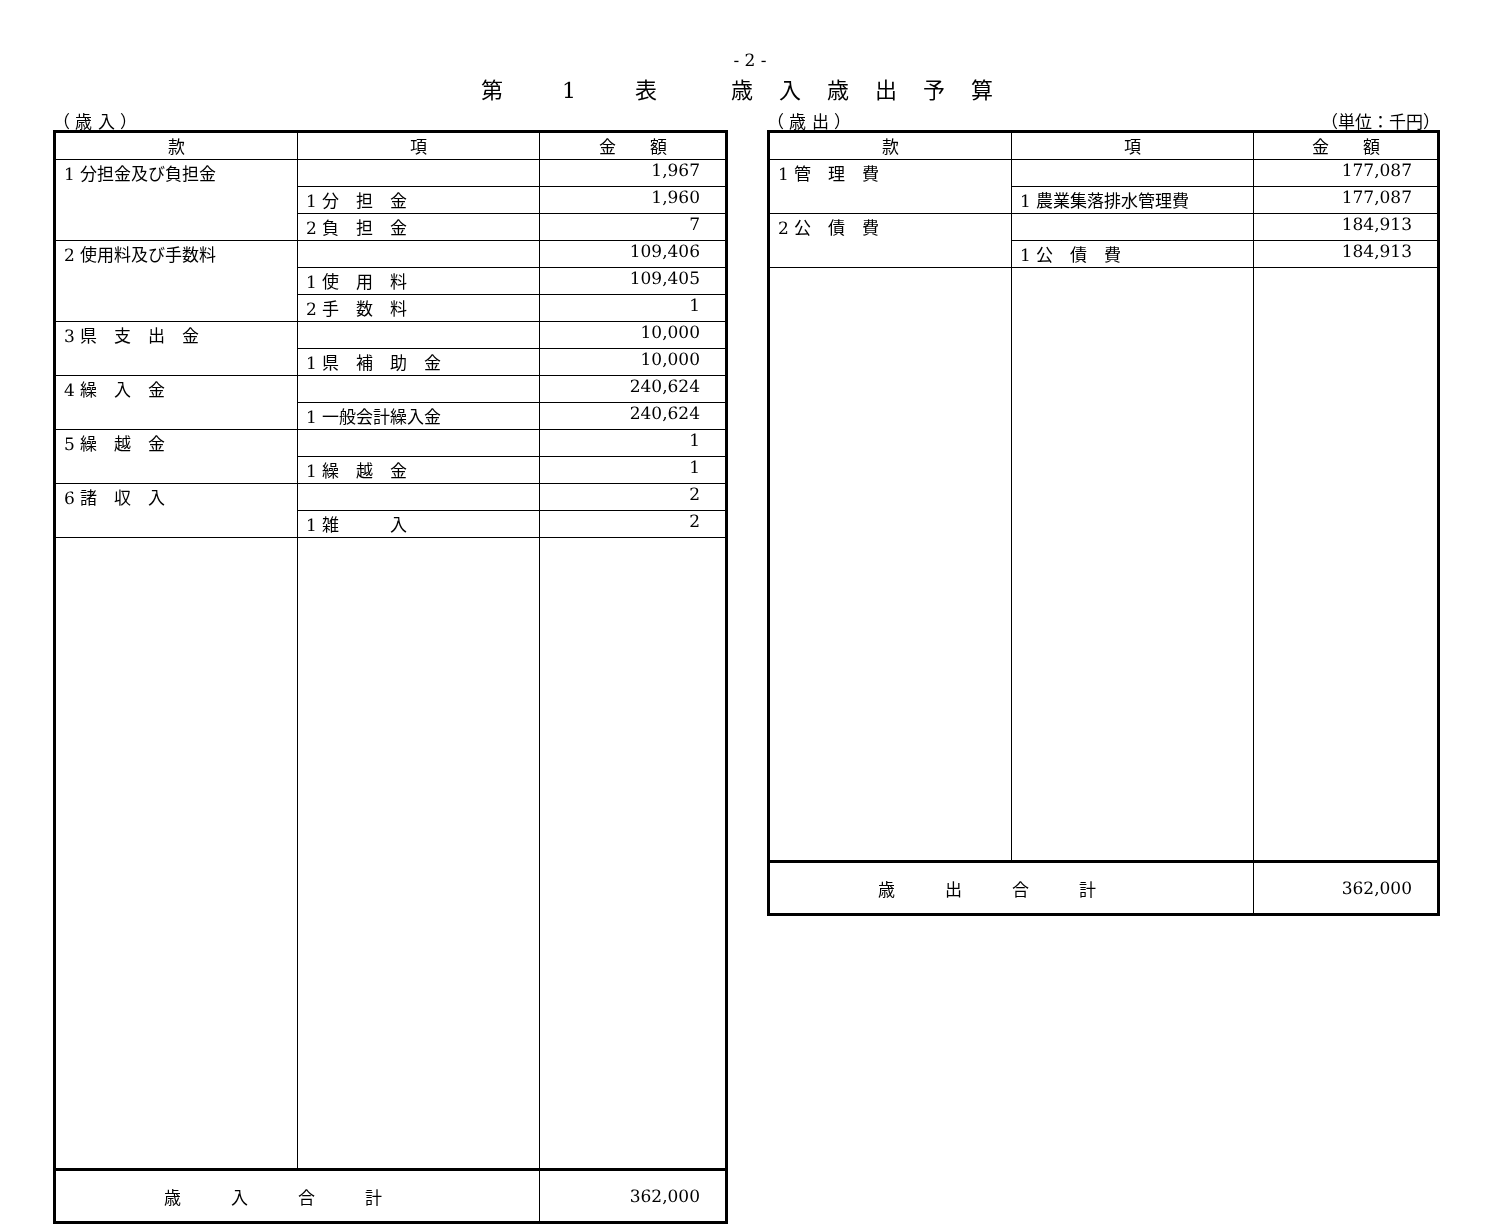- 2 -
第 1 表　歳入歳出予算
（ 歳 入 ）
| 款 | 項 | 金 額 |
| --- | --- | --- |
| 1 分担金及び負担金 | | 1,967 |
| | 1 分 担 金 | 1,960 |
| | 2 負 担 金 | 7 |
| 2 使用料及び手数料 | | 109,406 |
| | 1 使 用 料 | 109,405 |
| | 2 手 数 料 | 1 |
| 3 県 支 出 金 | | 10,000 |
| | 1 県 補 助 金 | 10,000 |
| 4 繰 入 金 | | 240,624 |
| | 1 一般会計繰入金 | 240,624 |
| 5 繰 越 金 | | 1 |
| | 1 繰 越 金 | 1 |
| 6 諸 収 入 | | 2 |
| | 1 雑 入 | 2 |
| 歳入合計 | | 362,000 |
（ 歳 出 ） （単位：千円）
| 款 | 項 | 金 額 |
| --- | --- | --- |
| 1 管 理 費 | | 177,087 |
| | 1 農業集落排水管理費 | 177,087 |
| 2 公 債 費 | | 184,913 |
| | 1 公 債 費 | 184,913 |
| 歳出合計 | | 362,000 |